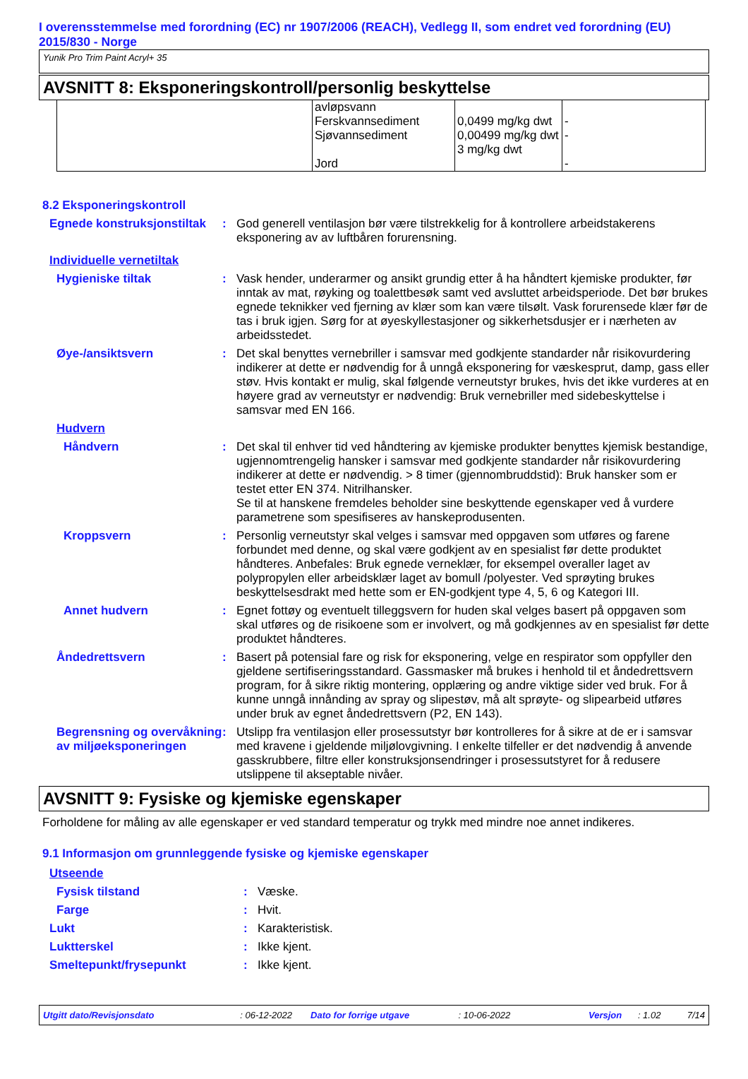I overensstemmelse med forordning (EC) nr 1907/2006 (REACH), Vedlegg II, som endret ved forordning (EU) 2015/830 - Norge
Yunik Pro Trim Paint Acryl+ 35
AVSNITT 8: Eksponeringskontroll/personlig beskyttelse
| | avløpsvann Ferskvannsediment Sjøvannsediment Jord | 0,0499 mg/kg dwt 0,00499 mg/kg dwt 3 mg/kg dwt | - - - |
8.2 Eksponeringskontroll
Egnede konstruksjonstiltak
: God generell ventilasjon bør være tilstrekkelig for å kontrollere arbeidstakerens eksponering av av luftbåren forurensning.
Individuelle vernetiltak
Hygieniske tiltak : Vask hender, underarmer og ansikt grundig etter å ha håndtert kjemiske produkter, før inntak av mat, røyking og toalettbesøk samt ved avsluttet arbeidsperiode. Det bør brukes egnede teknikker ved fjerning av klær som kan være tilsølt. Vask forurensede klær før de tas i bruk igjen. Sørg for at øyeskyllestasjoner og sikkerhetsdusjer er i nærheten av arbeidsstedet.
Øye-/ansiktsvern : Det skal benyttes vernebriller i samsvar med godkjente standarder når risikovurdering indikerer at dette er nødvendig for å unngå eksponering for væskesprut, damp, gass eller støv. Hvis kontakt er mulig, skal følgende verneutstyr brukes, hvis det ikke vurderes at en høyere grad av verneutstyr er nødvendig: Bruk vernebriller med sidebeskyttelse i samsvar med EN 166.
Hudvern
Håndvern : Det skal til enhver tid ved håndtering av kjemiske produkter benyttes kjemisk bestandige, ugjennomtrengelig hansker i samsvar med godkjente standarder når risikovurdering indikerer at dette er nødvendig. > 8 timer (gjennombruddstid): Bruk hansker som er testet etter EN 374. Nitrilhansker.
Se til at hanskene fremdeles beholder sine beskyttende egenskaper ved å vurdere parametrene som spesifiseres av hanskeprodusenten.
Kroppsvern : Personlig verneutstyr skal velges i samsvar med oppgaven som utføres og farene forbundet med denne, og skal være godkjent av en spesialist før dette produktet håndteres. Anbefales: Bruk egnede verneklær, for eksempel overaller laget av polypropylen eller arbeidsklær laget av bomull /polyester. Ved sprøyting brukes beskyttelsesdrakt med hette som er EN-godkjent type 4, 5, 6 og Kategori III.
Annet hudvern : Egnet fottøy og eventuelt tilleggsvern for huden skal velges basert på oppgaven som skal utføres og de risikoene som er involvert, og må godkjennes av en spesialist før dette produktet håndteres.
Åndedrettsvern : Basert på potensial fare og risk for eksponering, velge en respirator som oppfyller den gjeldene sertifiseringsstandard. Gassmasker må brukes i henhold til et åndedrettsvern program, for å sikre riktig montering, opplæring og andre viktige sider ved bruk. For å kunne unngå innånding av spray og slipestøv, må alt sprøyte- og slipearbeid utføres under bruk av egnet åndedrettsvern (P2, EN 143).
Begrensning og overvåkning av miljøeksponeringen
: Utslipp fra ventilasjon eller prosessutstyr bør kontrolleres for å sikre at de er i samsvar med kravene i gjeldende miljølovgivning. I enkelte tilfeller er det nødvendig å anvende gasskrubbere, filtre eller konstruksjonsendringer i prosessutstyret for å redusere utslippene til akseptable nivåer.
AVSNITT 9: Fysiske og kjemiske egenskaper
Forholdene for måling av alle egenskaper er ved standard temperatur og trykk med mindre noe annet indikeres.
9.1 Informasjon om grunnleggende fysiske og kjemiske egenskaper
Utseende
Fysisk tilstand : Væske.
Farge : Hvit.
Lukt : Karakteristisk.
Luktterskel : Ikke kjent.
Smeltepunkt/frysepunkt : Ikke kjent.
Utgitt dato/Revisjonsdato: 06-12-2022 Dato for forrige utgave: 10-06-2022 Versjon: 1.02 7/14